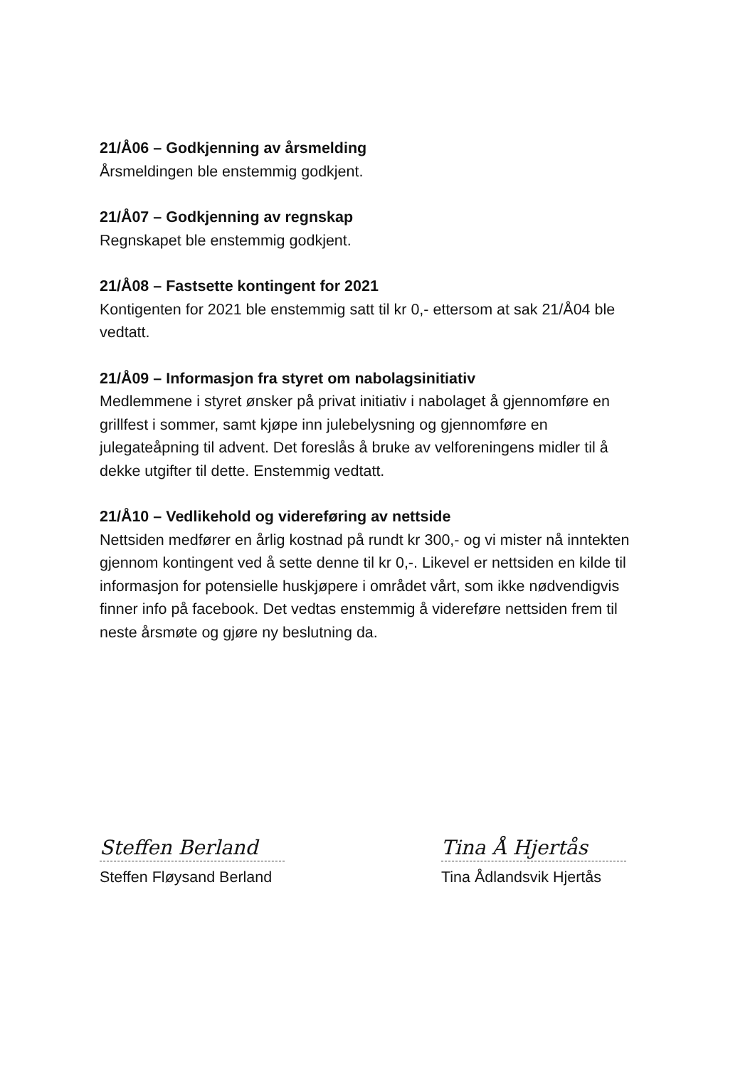21/Å06 – Godkjenning av årsmelding
Årsmeldingen ble enstemmig godkjent.
21/Å07 – Godkjenning av regnskap
Regnskapet ble enstemmig godkjent.
21/Å08 – Fastsette kontingent for 2021
Kontigenten for 2021 ble enstemmig satt til kr 0,- ettersom at sak 21/Å04 ble vedtatt.
21/Å09 – Informasjon fra styret om nabolagsinitiativ
Medlemmene i styret ønsker på privat initiativ i nabolaget å gjennomføre en grillfest i sommer, samt kjøpe inn julebelysning og gjennomføre en julegateåpning til advent. Det foreslås å bruke av velforeningens midler til å dekke utgifter til dette. Enstemmig vedtatt.
21/Å10 – Vedlikehold og videreføring av nettside
Nettsiden medfører en årlig kostnad på rundt kr 300,- og vi mister nå inntekten gjennom kontingent ved å sette denne til kr 0,-. Likevel er nettsiden en kilde til informasjon for potensielle huskjøpere i området vårt, som ikke nødvendigvis finner info på facebook. Det vedtas enstemmig å videreføre nettsiden frem til neste årsmøte og gjøre ny beslutning da.
Steffen Berland
Steffen Fløysand Berland
Tina Å Hjertås
Tina Ådlandsvik Hjertås